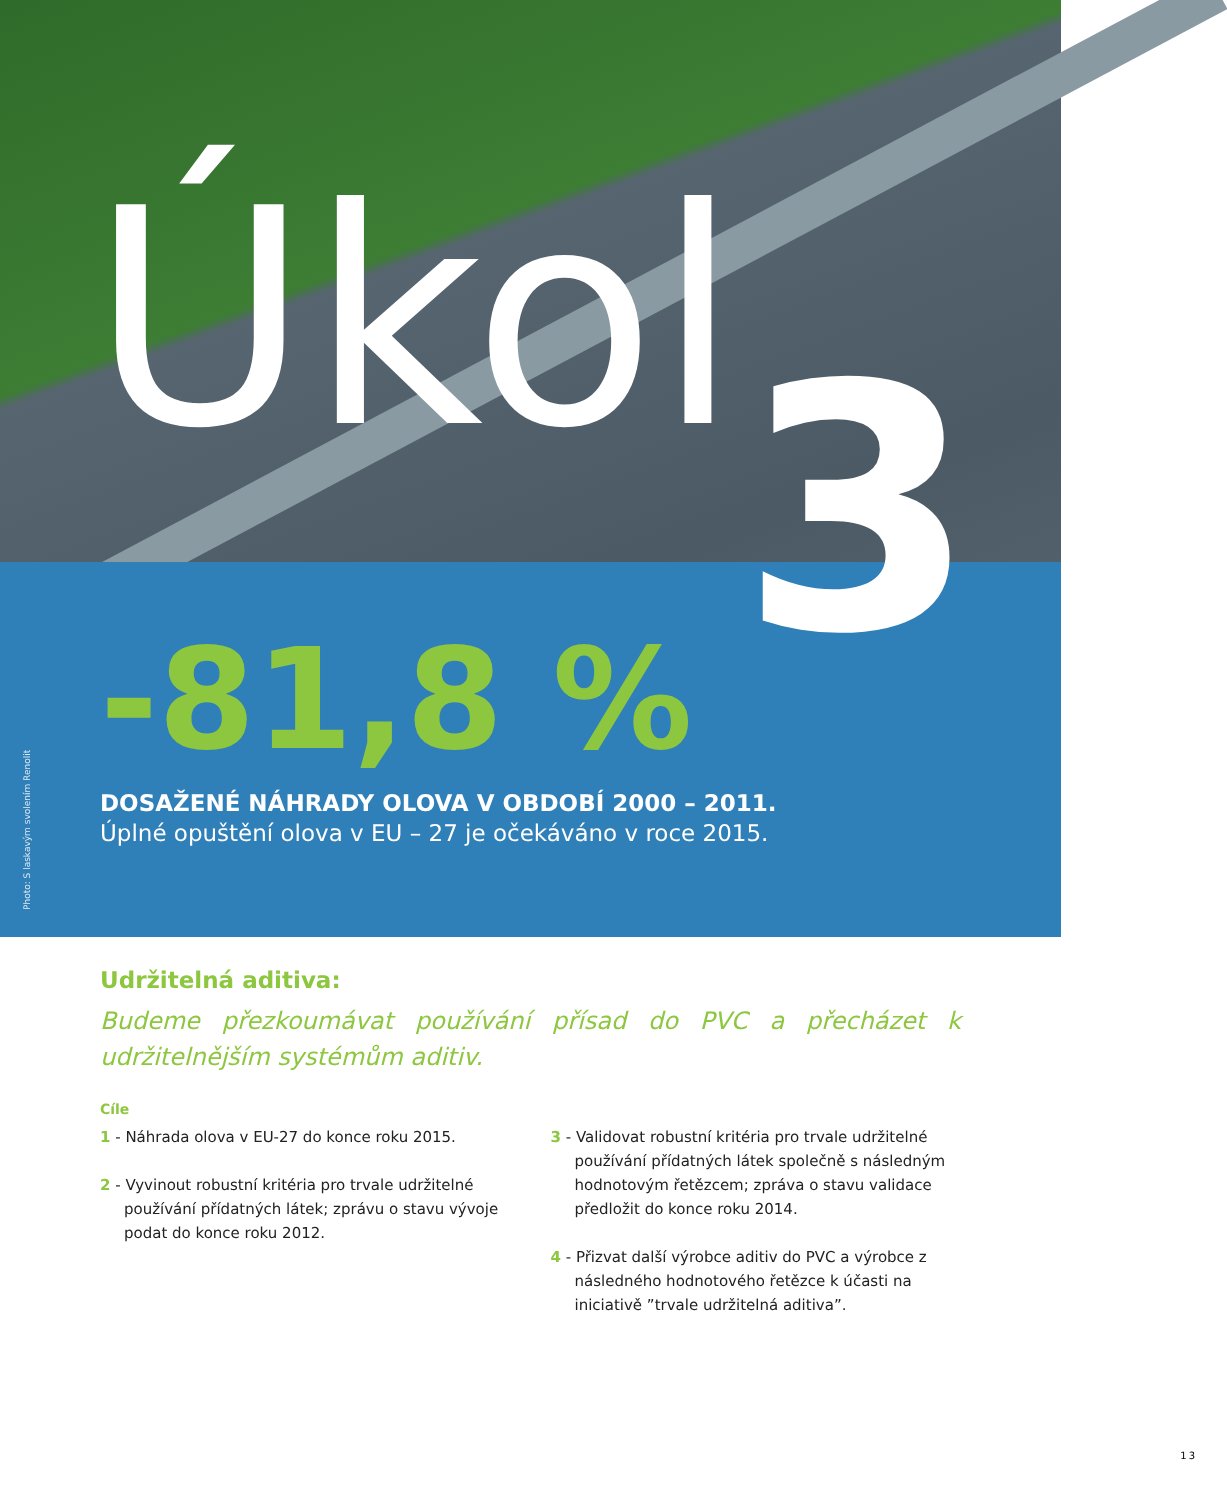Úkol 3
-81,8 %
DOSAŽENÉ NÁHRADY OLOVA V OBDOBÍ 2000 – 2011.
Úplné opuštění olova v EU – 27 je očekáváno v roce 2015.
Photo: S laskavým svolením Renolit
Udržitelná aditiva:
Budeme přezkoumávat používání přísad do PVC a přecházet k udržitelnějším systémům aditiv.
Cíle
1 - Náhrada olova v EU-27 do konce roku 2015.
2 - Vyvinout robustní kritéria pro trvale udržitelné používání přídatných látek; zprávu o stavu vývoje podat do konce roku 2012.
3 - Validovat robustní kritéria pro trvale udržitelné používání přídatných látek společně s následným hodnotovým řetězcem; zpráva o stavu validace předložit do konce roku 2014.
4 - Přizvat další výrobce aditiv do PVC a výrobce z následného hodnotového řetězce k účasti na iniciativě ”trvale udržitelná aditiva”.
13